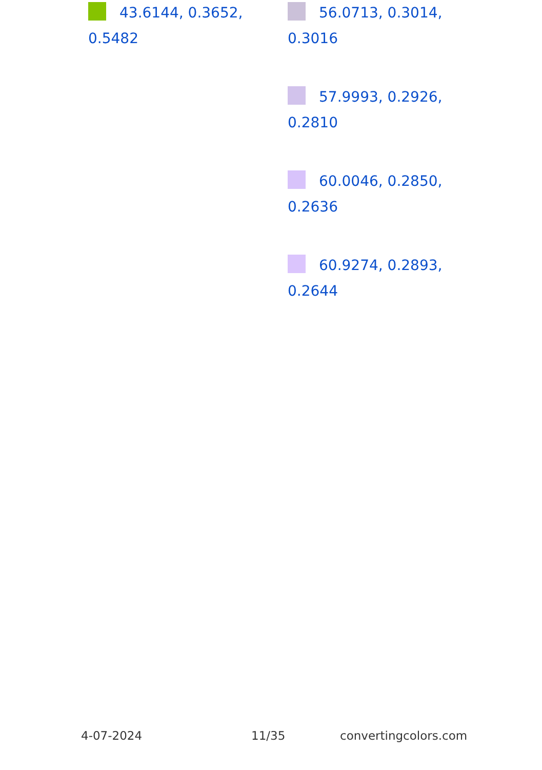43.6144, 0.3652, 0.5482
56.0713, 0.3014, 0.3016
57.9993, 0.2926, 0.2810
60.0046, 0.2850, 0.2636
60.9274, 0.2893, 0.2644
4-07-2024 11/35 convertingcolors.com